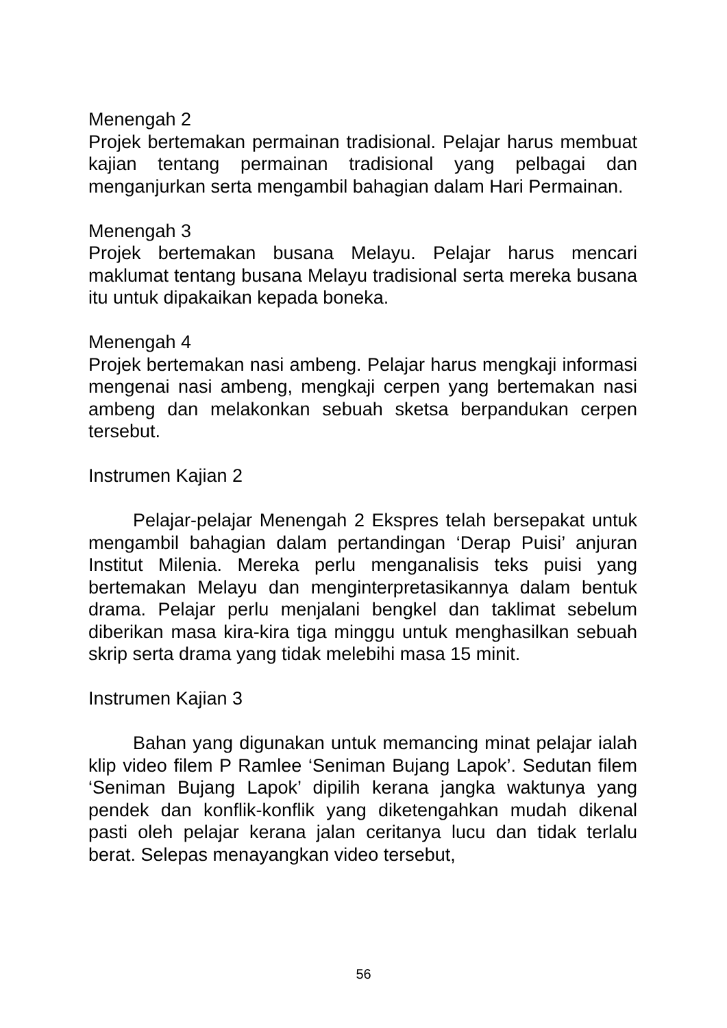Menengah 2
Projek bertemakan permainan tradisional. Pelajar harus membuat kajian tentang permainan tradisional yang pelbagai dan menganjurkan serta mengambil bahagian dalam Hari Permainan.
Menengah 3
Projek bertemakan busana Melayu. Pelajar harus mencari maklumat tentang busana Melayu tradisional serta mereka busana itu untuk dipakaikan kepada boneka.
Menengah 4
Projek bertemakan nasi ambeng. Pelajar harus mengkaji informasi mengenai nasi ambeng, mengkaji cerpen yang bertemakan nasi ambeng dan melakonkan sebuah sketsa berpandukan cerpen tersebut.
Instrumen Kajian 2
Pelajar-pelajar Menengah 2 Ekspres telah bersepakat untuk mengambil bahagian dalam pertandingan ‘Derap Puisi’ anjuran Institut Milenia. Mereka perlu menganalisis teks puisi yang bertemakan Melayu dan menginterpretasikannya dalam bentuk drama. Pelajar perlu menjalani bengkel dan taklimat sebelum diberikan masa kira-kira tiga minggu untuk menghasilkan sebuah skrip serta drama yang tidak melebihi masa 15 minit.
Instrumen Kajian 3
Bahan yang digunakan untuk memancing minat pelajar ialah klip video filem P Ramlee ‘Seniman Bujang Lapok’. Sedutan filem ‘Seniman Bujang Lapok’ dipilih kerana jangka waktunya yang pendek dan konflik-konflik yang diketengahkan mudah dikenal pasti oleh pelajar kerana jalan ceritanya lucu dan tidak terlalu berat. Selepas menayangkan video tersebut,
56